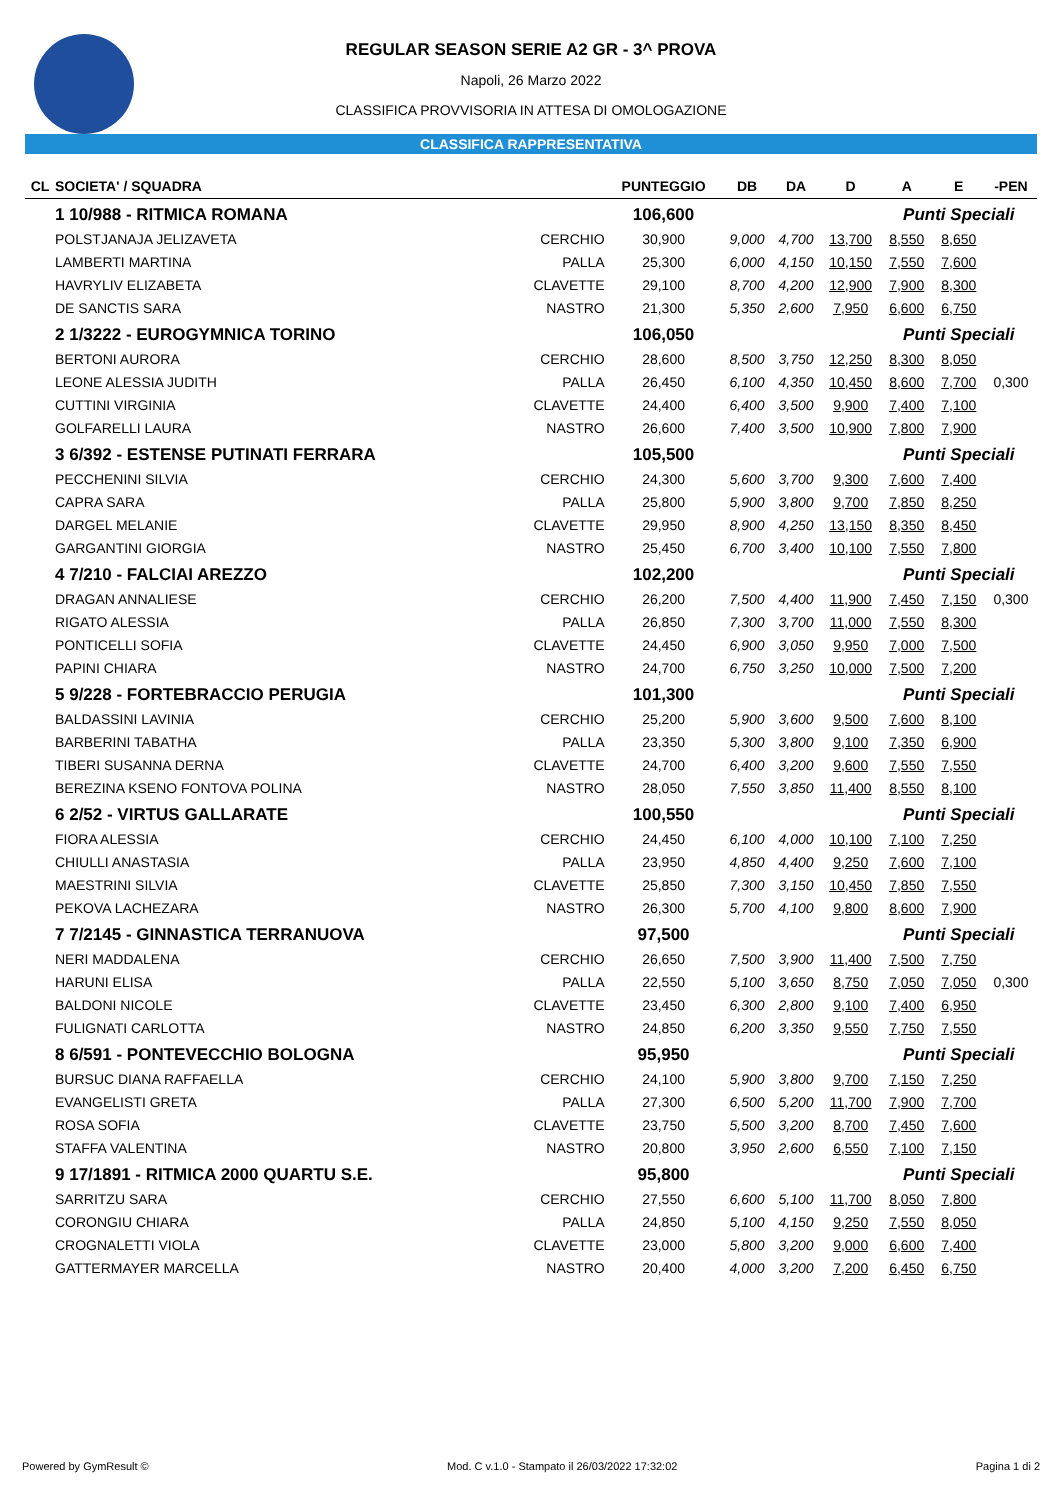REGULAR SEASON SERIE A2 GR - 3^ PROVA
Napoli, 26 Marzo 2022
CLASSIFICA PROVVISORIA IN ATTESA DI OMOLOGAZIONE
CLASSIFICA RAPPRESENTATIVA
| CL | SOCIETA' / SQUADRA | | PUNTEGGIO | DB | DA | D | A | E | -PEN |
| --- | --- | --- | --- | --- | --- | --- | --- | --- | --- |
| | 1 10/988 - RITMICA ROMANA | | 106,600 | | | | Punti Speciali | | |
| | POLSTJANAJA JELIZAVETA | CERCHIO | 30,900 | 9,000 | 4,700 | 13,700 | 8,550 | 8,650 | |
| | LAMBERTI MARTINA | PALLA | 25,300 | 6,000 | 4,150 | 10,150 | 7,550 | 7,600 | |
| | HAVRYLIV ELIZABETA | CLAVETTE | 29,100 | 8,700 | 4,200 | 12,900 | 7,900 | 8,300 | |
| | DE SANCTIS SARA | NASTRO | 21,300 | 5,350 | 2,600 | 7,950 | 6,600 | 6,750 | |
| | 2 1/3222 - EUROGYMNICA TORINO | | 106,050 | | | | Punti Speciali | | |
| | BERTONI AURORA | CERCHIO | 28,600 | 8,500 | 3,750 | 12,250 | 8,300 | 8,050 | |
| | LEONE ALESSIA JUDITH | PALLA | 26,450 | 6,100 | 4,350 | 10,450 | 8,600 | 7,700 | 0,300 |
| | CUTTINI VIRGINIA | CLAVETTE | 24,400 | 6,400 | 3,500 | 9,900 | 7,400 | 7,100 | |
| | GOLFARELLI LAURA | NASTRO | 26,600 | 7,400 | 3,500 | 10,900 | 7,800 | 7,900 | |
| | 3 6/392 - ESTENSE PUTINATI FERRARA | | 105,500 | | | | Punti Speciali | | |
| | PECCHENINI SILVIA | CERCHIO | 24,300 | 5,600 | 3,700 | 9,300 | 7,600 | 7,400 | |
| | CAPRA SARA | PALLA | 25,800 | 5,900 | 3,800 | 9,700 | 7,850 | 8,250 | |
| | DARGEL MELANIE | CLAVETTE | 29,950 | 8,900 | 4,250 | 13,150 | 8,350 | 8,450 | |
| | GARGANTINI GIORGIA | NASTRO | 25,450 | 6,700 | 3,400 | 10,100 | 7,550 | 7,800 | |
| | 4 7/210 - FALCIAI AREZZO | | 102,200 | | | | Punti Speciali | | |
| | DRAGAN ANNALIESE | CERCHIO | 26,200 | 7,500 | 4,400 | 11,900 | 7,450 | 7,150 | 0,300 |
| | RIGATO ALESSIA | PALLA | 26,850 | 7,300 | 3,700 | 11,000 | 7,550 | 8,300 | |
| | PONTICELLI SOFIA | CLAVETTE | 24,450 | 6,900 | 3,050 | 9,950 | 7,000 | 7,500 | |
| | PAPINI CHIARA | NASTRO | 24,700 | 6,750 | 3,250 | 10,000 | 7,500 | 7,200 | |
| | 5 9/228 - FORTEBRACCIO PERUGIA | | 101,300 | | | | Punti Speciali | | |
| | BALDASSINI LAVINIA | CERCHIO | 25,200 | 5,900 | 3,600 | 9,500 | 7,600 | 8,100 | |
| | BARBERINI TABATHA | PALLA | 23,350 | 5,300 | 3,800 | 9,100 | 7,350 | 6,900 | |
| | TIBERI SUSANNA DERNA | CLAVETTE | 24,700 | 6,400 | 3,200 | 9,600 | 7,550 | 7,550 | |
| | BEREZINA KSENO FONTOVA POLINA | NASTRO | 28,050 | 7,550 | 3,850 | 11,400 | 8,550 | 8,100 | |
| | 6 2/52 - VIRTUS GALLARATE | | 100,550 | | | | Punti Speciali | | |
| | FIORA ALESSIA | CERCHIO | 24,450 | 6,100 | 4,000 | 10,100 | 7,100 | 7,250 | |
| | CHIULLI ANASTASIA | PALLA | 23,950 | 4,850 | 4,400 | 9,250 | 7,600 | 7,100 | |
| | MAESTRINI SILVIA | CLAVETTE | 25,850 | 7,300 | 3,150 | 10,450 | 7,850 | 7,550 | |
| | PEKOVA LACHEZARA | NASTRO | 26,300 | 5,700 | 4,100 | 9,800 | 8,600 | 7,900 | |
| | 7 7/2145 - GINNASTICA TERRANUOVA | | 97,500 | | | | Punti Speciali | | |
| | NERI MADDALENA | CERCHIO | 26,650 | 7,500 | 3,900 | 11,400 | 7,500 | 7,750 | |
| | HARUNI ELISA | PALLA | 22,550 | 5,100 | 3,650 | 8,750 | 7,050 | 7,050 | 0,300 |
| | BALDONI NICOLE | CLAVETTE | 23,450 | 6,300 | 2,800 | 9,100 | 7,400 | 6,950 | |
| | FULIGNATI CARLOTTA | NASTRO | 24,850 | 6,200 | 3,350 | 9,550 | 7,750 | 7,550 | |
| | 8 6/591 - PONTEVECCHIO BOLOGNA | | 95,950 | | | | Punti Speciali | | |
| | BURSUC DIANA RAFFAELLA | CERCHIO | 24,100 | 5,900 | 3,800 | 9,700 | 7,150 | 7,250 | |
| | EVANGELISTI GRETA | PALLA | 27,300 | 6,500 | 5,200 | 11,700 | 7,900 | 7,700 | |
| | ROSA SOFIA | CLAVETTE | 23,750 | 5,500 | 3,200 | 8,700 | 7,450 | 7,600 | |
| | STAFFA VALENTINA | NASTRO | 20,800 | 3,950 | 2,600 | 6,550 | 7,100 | 7,150 | |
| | 9 17/1891 - RITMICA 2000 QUARTU S.E. | | 95,800 | | | | Punti Speciali | | |
| | SARRITZU SARA | CERCHIO | 27,550 | 6,600 | 5,100 | 11,700 | 8,050 | 7,800 | |
| | CORONGIU CHIARA | PALLA | 24,850 | 5,100 | 4,150 | 9,250 | 7,550 | 8,050 | |
| | CROGNALETTI VIOLA | CLAVETTE | 23,000 | 5,800 | 3,200 | 9,000 | 6,600 | 7,400 | |
| | GATTERMAYER MARCELLA | NASTRO | 20,400 | 4,000 | 3,200 | 7,200 | 6,450 | 6,750 | |
Powered by GymResult © Mod. C v.1.0 - Stampato il 26/03/2022 17:32:02 Pagina 1 di 2